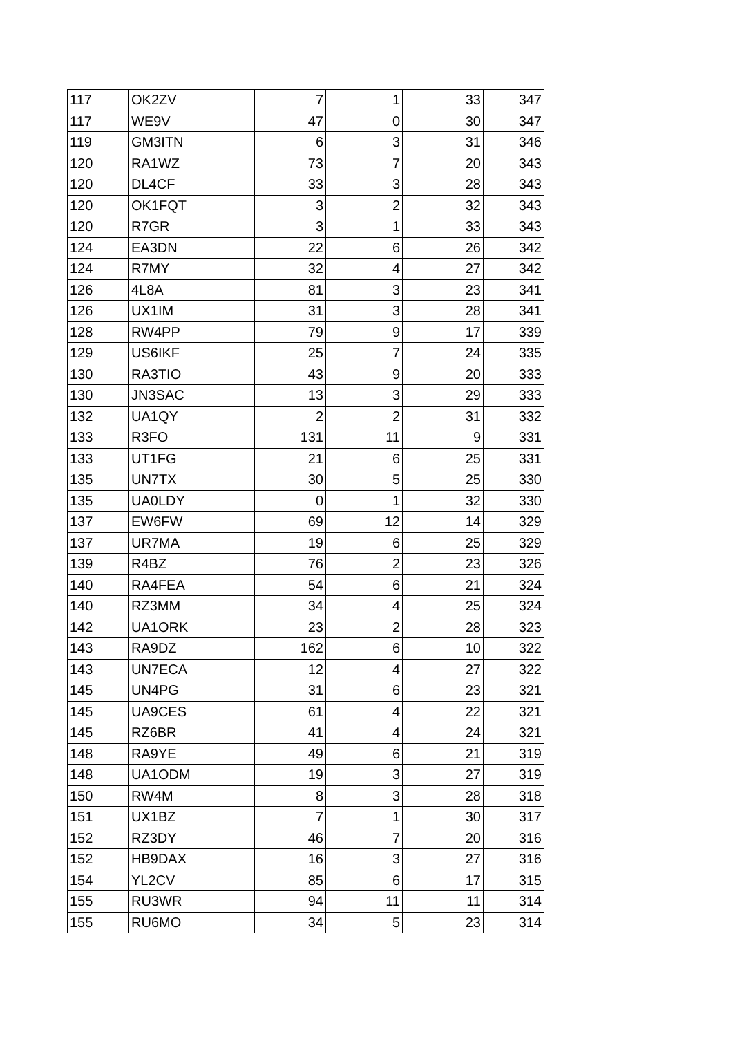| 117 | OK2ZV | 7 | 1 | 33 | 347 |
| 117 | WE9V | 47 | 0 | 30 | 347 |
| 119 | GM3ITN | 6 | 3 | 31 | 346 |
| 120 | RA1WZ | 73 | 7 | 20 | 343 |
| 120 | DL4CF | 33 | 3 | 28 | 343 |
| 120 | OK1FQT | 3 | 2 | 32 | 343 |
| 120 | R7GR | 3 | 1 | 33 | 343 |
| 124 | EA3DN | 22 | 6 | 26 | 342 |
| 124 | R7MY | 32 | 4 | 27 | 342 |
| 126 | 4L8A | 81 | 3 | 23 | 341 |
| 126 | UX1IM | 31 | 3 | 28 | 341 |
| 128 | RW4PP | 79 | 9 | 17 | 339 |
| 129 | US6IKF | 25 | 7 | 24 | 335 |
| 130 | RA3TIO | 43 | 9 | 20 | 333 |
| 130 | JN3SAC | 13 | 3 | 29 | 333 |
| 132 | UA1QY | 2 | 2 | 31 | 332 |
| 133 | R3FO | 131 | 11 | 9 | 331 |
| 133 | UT1FG | 21 | 6 | 25 | 331 |
| 135 | UN7TX | 30 | 5 | 25 | 330 |
| 135 | UA0LDY | 0 | 1 | 32 | 330 |
| 137 | EW6FW | 69 | 12 | 14 | 329 |
| 137 | UR7MA | 19 | 6 | 25 | 329 |
| 139 | R4BZ | 76 | 2 | 23 | 326 |
| 140 | RA4FEA | 54 | 6 | 21 | 324 |
| 140 | RZ3MM | 34 | 4 | 25 | 324 |
| 142 | UA1ORK | 23 | 2 | 28 | 323 |
| 143 | RA9DZ | 162 | 6 | 10 | 322 |
| 143 | UN7ECA | 12 | 4 | 27 | 322 |
| 145 | UN4PG | 31 | 6 | 23 | 321 |
| 145 | UA9CES | 61 | 4 | 22 | 321 |
| 145 | RZ6BR | 41 | 4 | 24 | 321 |
| 148 | RA9YE | 49 | 6 | 21 | 319 |
| 148 | UA1ODM | 19 | 3 | 27 | 319 |
| 150 | RW4M | 8 | 3 | 28 | 318 |
| 151 | UX1BZ | 7 | 1 | 30 | 317 |
| 152 | RZ3DY | 46 | 7 | 20 | 316 |
| 152 | HB9DAX | 16 | 3 | 27 | 316 |
| 154 | YL2CV | 85 | 6 | 17 | 315 |
| 155 | RU3WR | 94 | 11 | 11 | 314 |
| 155 | RU6MO | 34 | 5 | 23 | 314 |